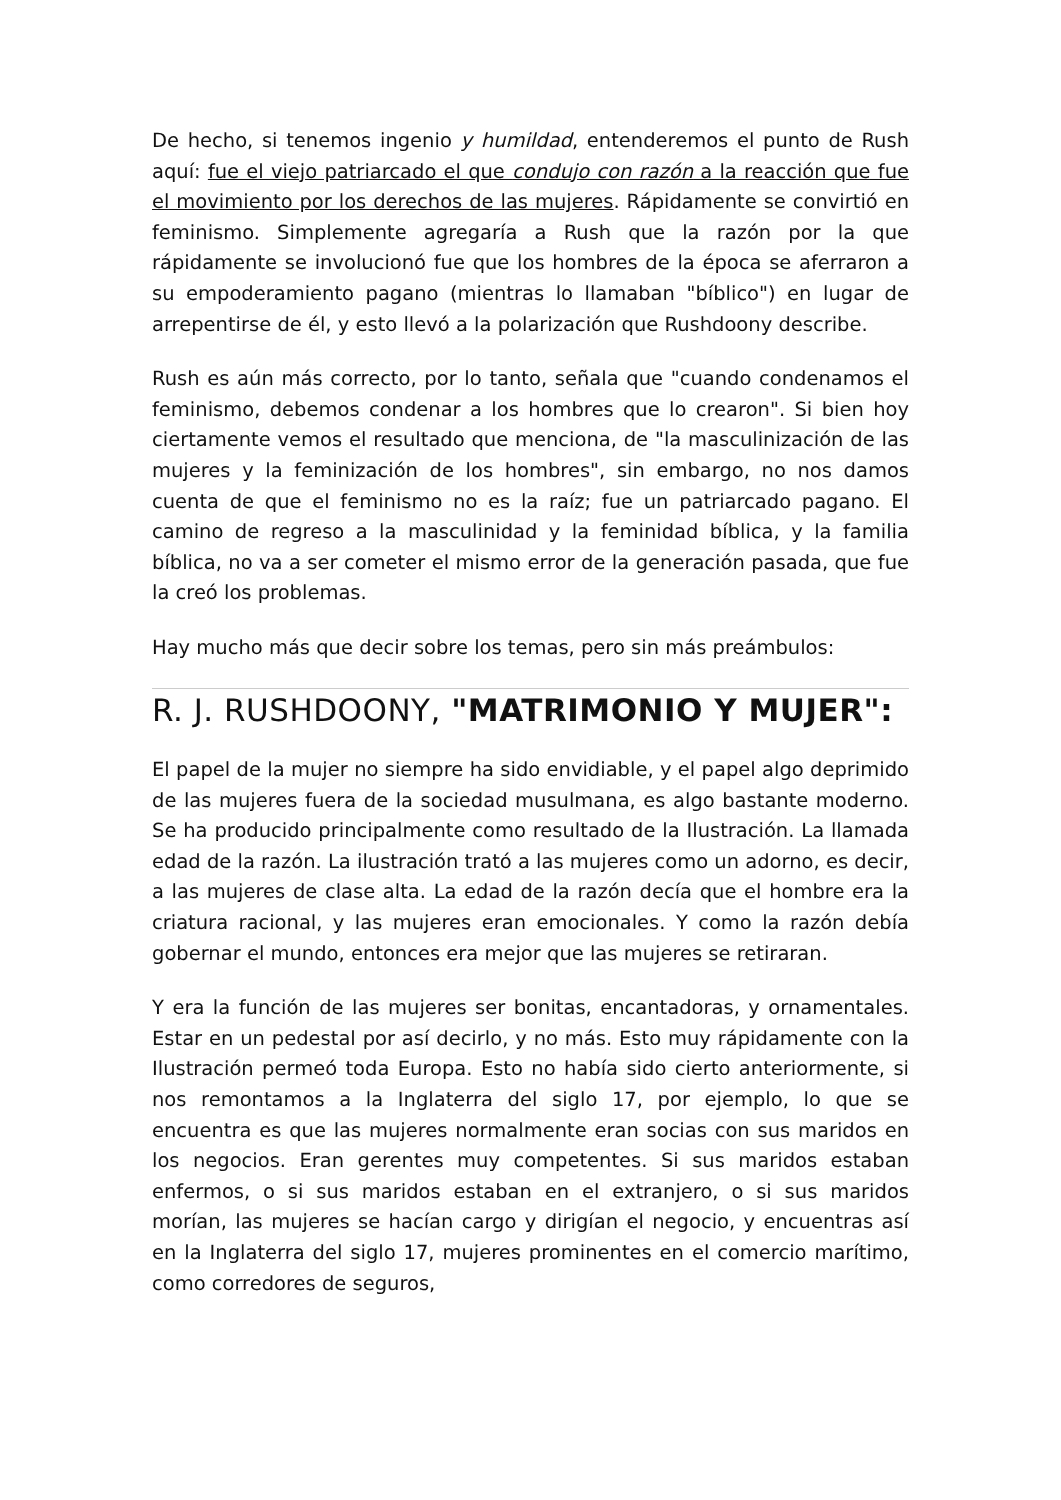De hecho, si tenemos ingenio y humildad, entenderemos el punto de Rush aquí: fue el viejo patriarcado el que condujo con razón a la reacción que fue el movimiento por los derechos de las mujeres. Rápidamente se convirtió en feminismo. Simplemente agregaría a Rush que la razón por la que rápidamente se involucionó fue que los hombres de la época se aferraron a su empoderamiento pagano (mientras lo llamaban "bíblico") en lugar de arrepentirse de él, y esto llevó a la polarización que Rushdoony describe.
Rush es aún más correcto, por lo tanto, señala que "cuando condenamos el feminismo, debemos condenar a los hombres que lo crearon". Si bien hoy ciertamente vemos el resultado que menciona, de "la masculinización de las mujeres y la feminización de los hombres", sin embargo, no nos damos cuenta de que el feminismo no es la raíz; fue un patriarcado pagano. El camino de regreso a la masculinidad y la feminidad bíblica, y la familia bíblica, no va a ser cometer el mismo error de la generación pasada, que fue la creó los problemas.
Hay mucho más que decir sobre los temas, pero sin más preámbulos:
R. J. RUSHDOONY, "MATRIMONIO Y MUJER":
El papel de la mujer no siempre ha sido envidiable, y el papel algo deprimido de las mujeres fuera de la sociedad musulmana, es algo bastante moderno. Se ha producido principalmente como resultado de la Ilustración. La llamada edad de la razón. La ilustración trató a las mujeres como un adorno, es decir, a las mujeres de clase alta. La edad de la razón decía que el hombre era la criatura racional, y las mujeres eran emocionales. Y como la razón debía gobernar el mundo, entonces era mejor que las mujeres se retiraran.
Y era la función de las mujeres ser bonitas, encantadoras, y ornamentales. Estar en un pedestal por así decirlo, y no más. Esto muy rápidamente con la Ilustración permeó toda Europa. Esto no había sido cierto anteriormente, si nos remontamos a la Inglaterra del siglo 17, por ejemplo, lo que se encuentra es que las mujeres normalmente eran socias con sus maridos en los negocios. Eran gerentes muy competentes. Si sus maridos estaban enfermos, o si sus maridos estaban en el extranjero, o si sus maridos morían, las mujeres se hacían cargo y dirigían el negocio, y encuentras así en la Inglaterra del siglo 17, mujeres prominentes en el comercio marítimo, como corredores de seguros,